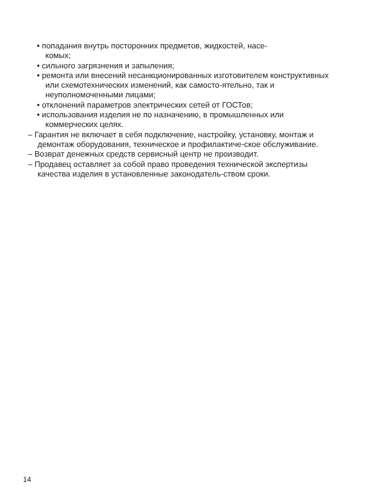• попадания внутрь посторонних предметов, жидкостей, насе-
комых;
• сильного загрязнения и запыления;
• ремонта или внесений несанкционированных изготовителем конструктивных или схемотехнических изменений, как самосто-ятельно, так и неуполномоченными лицами;
• отклонений параметров электрических сетей от ГОСТов;
• использования изделия не по назначению, в промышленных или коммерческих целях.
– Гарантия не включает в себя подключение, настройку, установку, монтаж и демонтаж оборудования, техническое и профилактиче-ское обслуживание.
– Возврат денежных средств сервисный центр не производит.
– Продавец оставляет за собой право проведения технической экспертизы качества изделия в установленные законодатель-ством сроки.
14